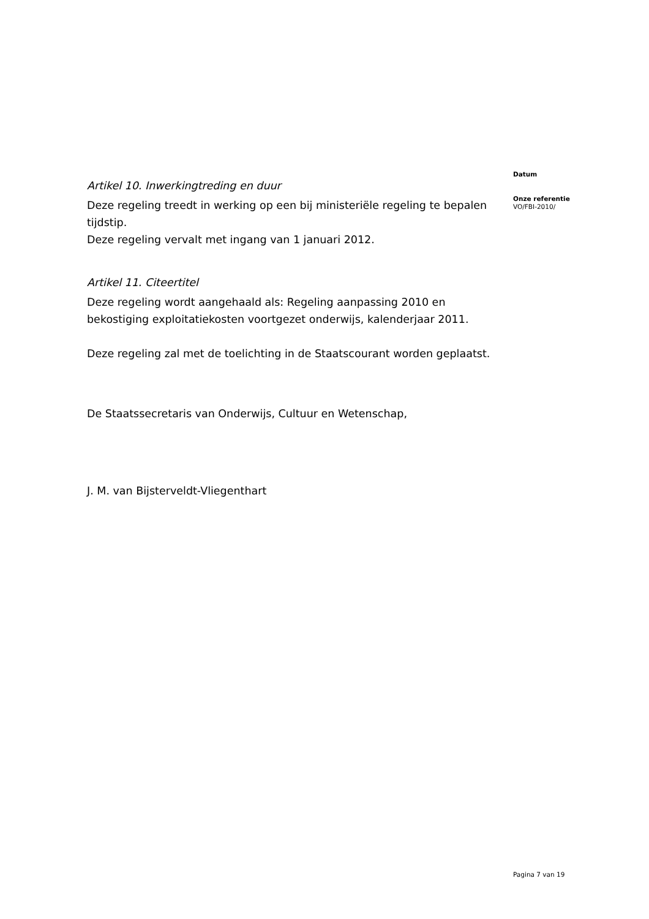Artikel 10. Inwerkingtreding en duur
Deze regeling treedt in werking op een bij ministeriële regeling te bepalen tijdstip.
Deze regeling vervalt met ingang van 1 januari 2012.
Artikel 11. Citeertitel
Deze regeling wordt aangehaald als: Regeling aanpassing 2010 en bekostiging exploitatiekosten voortgezet onderwijs, kalenderjaar 2011.
Deze regeling zal met de toelichting in de Staatscourant worden geplaatst.
De Staatssecretaris van Onderwijs, Cultuur en Wetenschap,
J. M. van Bijsterveldt-Vliegenthart
Datum
Onze referentie
VO/FBI-2010/
Pagina 7 van 19